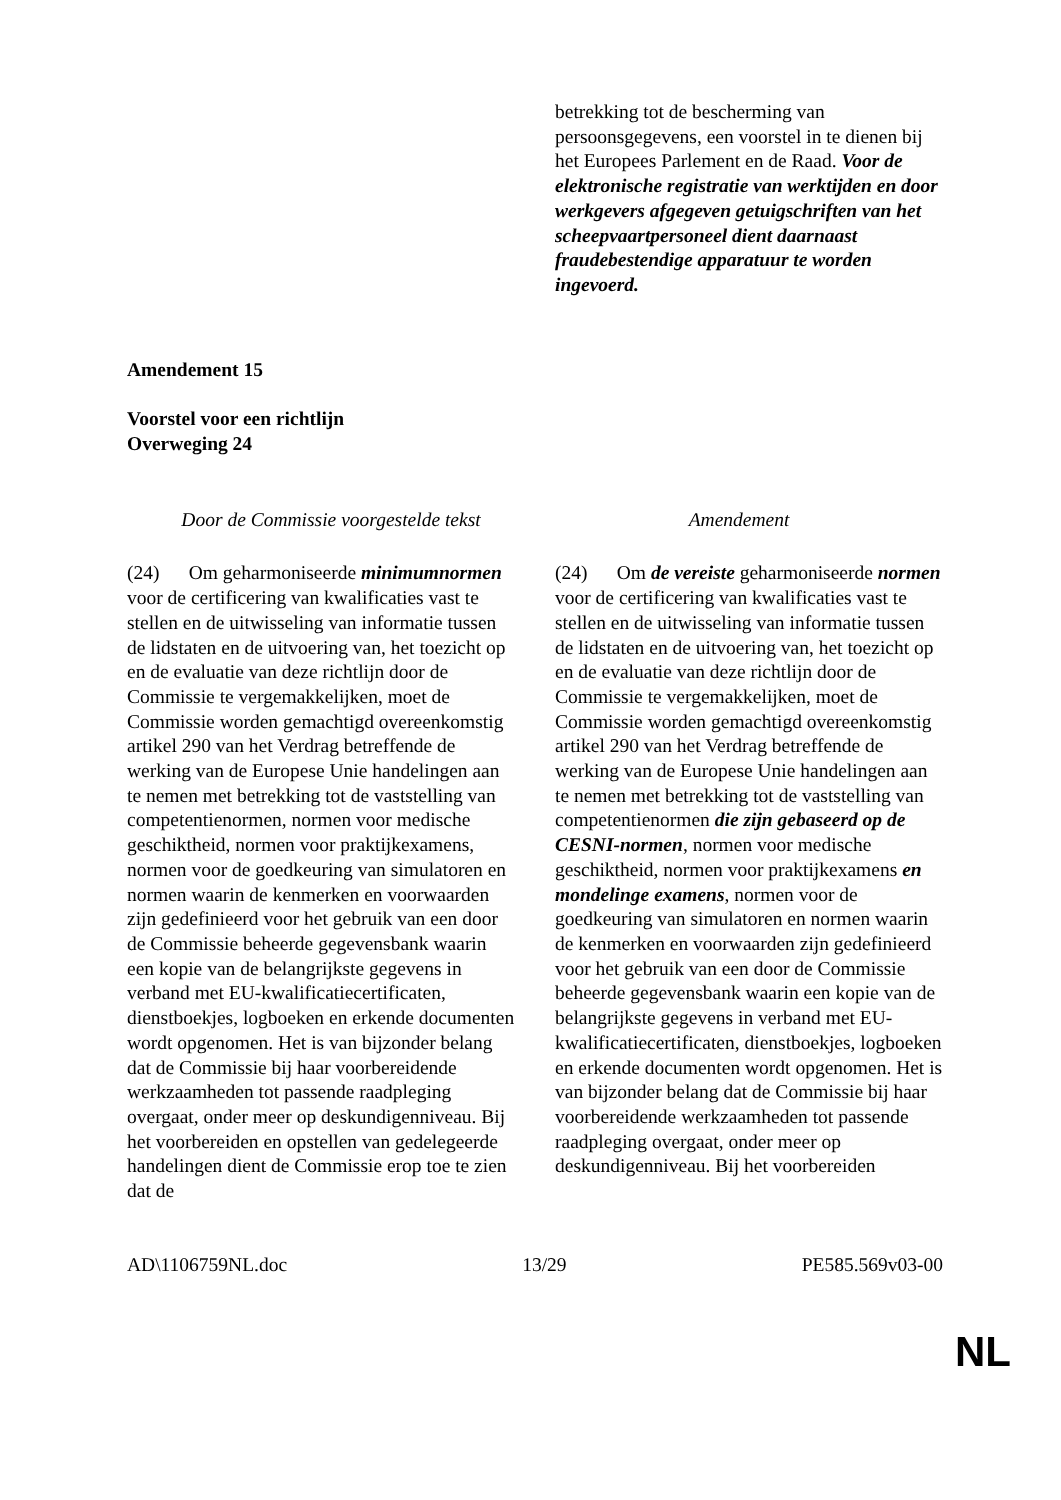| | betrekking tot de bescherming van persoonsgegevens, een voorstel in te dienen bij het Europees Parlement en de Raad. Voor de elektronische registratie van werktijden en door werkgevers afgegeven getuigschriften van het scheepvaartpersoneel dient daarnaast fraudebestendige apparatuur te worden ingevoerd. |
Amendement 15
Voorstel voor een richtlijn
Overweging 24
| Door de Commissie voorgestelde tekst | Amendement |
| --- | --- |
| (24) Om geharmoniseerde minimumnormen voor de certificering van kwalificaties vast te stellen en de uitwisseling van informatie tussen de lidstaten en de uitvoering van, het toezicht op en de evaluatie van deze richtlijn door de Commissie te vergemakkelijken, moet de Commissie worden gemachtigd overeenkomstig artikel 290 van het Verdrag betreffende de werking van de Europese Unie handelingen aan te nemen met betrekking tot de vaststelling van competentienormen, normen voor medische geschiktheid, normen voor praktijkexamens, normen voor de goedkeuring van simulatoren en normen waarin de kenmerken en voorwaarden zijn gedefinieerd voor het gebruik van een door de Commissie beheerde gegevensbank waarin een kopie van de belangrijkste gegevens in verband met EU-kwalificatiecertificaten, dienstboekjes, logboeken en erkende documenten wordt opgenomen. Het is van bijzonder belang dat de Commissie bij haar voorbereidende werkzaamheden tot passende raadpleging overgaat, onder meer op deskundigenniveau. Bij het voorbereiden en opstellen van gedelegeerde handelingen dient de Commissie erop toe te zien dat de | (24) Om de vereiste geharmoniseerde normen voor de certificering van kwalificaties vast te stellen en de uitwisseling van informatie tussen de lidstaten en de uitvoering van, het toezicht op en de evaluatie van deze richtlijn door de Commissie te vergemakkelijken, moet de Commissie worden gemachtigd overeenkomstig artikel 290 van het Verdrag betreffende de werking van de Europese Unie handelingen aan te nemen met betrekking tot de vaststelling van competentienormen die zijn gebaseerd op de CESNI-normen , normen voor medische geschiktheid, normen voor praktijkexamens en mondelinge examens , normen voor de goedkeuring van simulatoren en normen waarin de kenmerken en voorwaarden zijn gedefinieerd voor het gebruik van een door de Commissie beheerde gegevensbank waarin een kopie van de belangrijkste gegevens in verband met EU-kwalificatiecertificaten, dienstboekjes, logboeken en erkende documenten wordt opgenomen. Het is van bijzonder belang dat de Commissie bij haar voorbereidende werkzaamheden tot passende raadpleging overgaat, onder meer op deskundigenniveau. Bij het voorbereiden |
AD\1106759NL.doc 13/29 PE585.569v03-00
NL